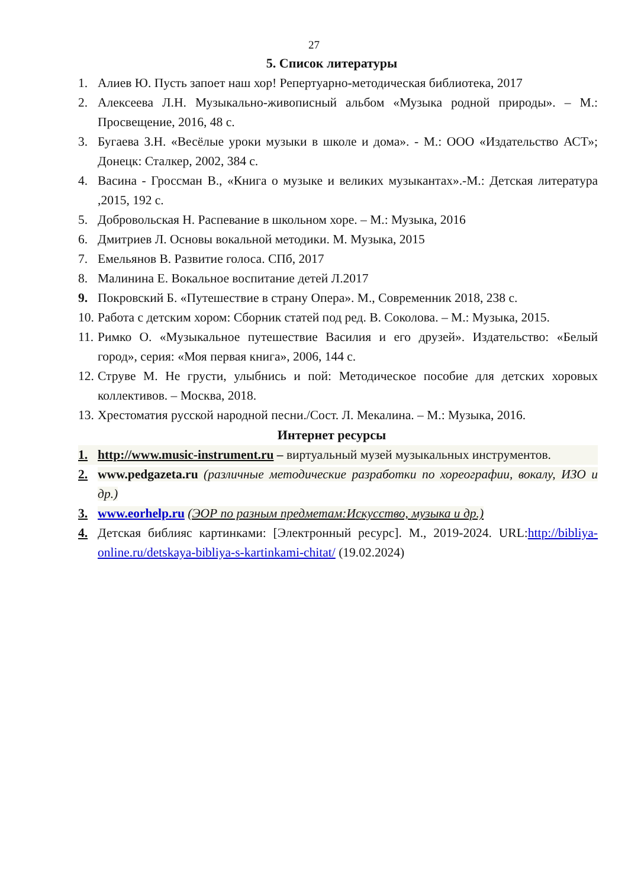27
5. Список литературы
1. Алиев Ю. Пусть запоет наш хор! Репертуарно-методическая библиотека, 2017
2. Алексеева Л.Н. Музыкально-живописный альбом «Музыка родной природы». – М.: Просвещение, 2016, 48 с.
3. Бугаева З.Н. «Весёлые уроки музыки в школе и дома». - М.: ООО «Издательство АСТ»; Донецк: Сталкер, 2002, 384 с.
4. Васина - Гроссман В., «Книга о музыке и великих музыкантах».-М.: Детская литература ,2015, 192 с.
5. Добровольская Н. Распевание в школьном хоре. – М.: Музыка, 2016
6. Дмитриев Л. Основы вокальной методики. М. Музыка, 2015
7. Емельянов В. Развитие голоса. СПб, 2017
8. Малинина Е. Вокальное воспитание детей Л.2017
9. Покровский Б. «Путешествие в страну Опера». М., Современник 2018, 238 с.
10. Работа с детским хором: Сборник статей под ред. В. Соколова. – М.: Музыка, 2015.
11. Римко О. «Музыкальное путешествие Василия и его друзей». Издательство: «Белый город», серия: «Моя первая книга», 2006, 144 с.
12. Струве М. Не грусти, улыбнись и пой: Методическое пособие для детских хоровых коллективов. – Москва, 2018.
13. Хрестоматия русской народной песни./Сост. Л. Мекалина. – М.: Музыка, 2016.
Интернет ресурсы
1. http://www.music-instrument.ru – виртуальный музей музыкальных инструментов.
2. www.pedgazeta.ru (различные методические разработки по хореографии, вокалу, ИЗО и др.)
3. www.eorhelp.ru (ЭОР по разным предметам:Искусство, музыка и др.)
4. Детская библияс картинками: [Электронный ресурс]. М., 2019-2024. URL:http://bibliya-online.ru/detskaya-bibliya-s-kartinkami-chitat/ (19.02.2024)